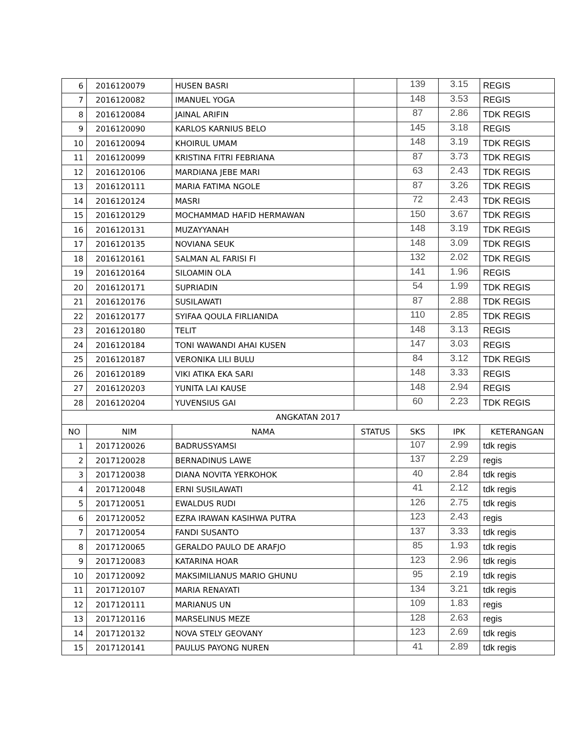| 6 | 2016120079 | HUSEN BASRI | | 139 | 3.15 | REGIS |
| 7 | 2016120082 | IMANUEL YOGA | | 148 | 3.53 | REGIS |
| 8 | 2016120084 | JAINAL ARIFIN | | 87 | 2.86 | TDK REGIS |
| 9 | 2016120090 | KARLOS KARNIUS BELO | | 145 | 3.18 | REGIS |
| 10 | 2016120094 | KHOIRUL UMAM | | 148 | 3.19 | TDK REGIS |
| 11 | 2016120099 | KRISTINA FITRI FEBRIANA | | 87 | 3.73 | TDK REGIS |
| 12 | 2016120106 | MARDIANA JEBE MARI | | 63 | 2.43 | TDK REGIS |
| 13 | 2016120111 | MARIA FATIMA NGOLE | | 87 | 3.26 | TDK REGIS |
| 14 | 2016120124 | MASRI | | 72 | 2.43 | TDK REGIS |
| 15 | 2016120129 | MOCHAMMAD HAFID HERMAWAN | | 150 | 3.67 | TDK REGIS |
| 16 | 2016120131 | MUZAYYANAH | | 148 | 3.19 | TDK REGIS |
| 17 | 2016120135 | NOVIANA SEUK | | 148 | 3.09 | TDK REGIS |
| 18 | 2016120161 | SALMAN AL FARISI FI | | 132 | 2.02 | TDK REGIS |
| 19 | 2016120164 | SILOAMIN OLA | | 141 | 1.96 | REGIS |
| 20 | 2016120171 | SUPRIADIN | | 54 | 1.99 | TDK REGIS |
| 21 | 2016120176 | SUSILAWATI | | 87 | 2.88 | TDK REGIS |
| 22 | 2016120177 | SYIFAA QOULA FIRLIANIDA | | 110 | 2.85 | TDK REGIS |
| 23 | 2016120180 | TELIT | | 148 | 3.13 | REGIS |
| 24 | 2016120184 | TONI WAWANDI AHAI KUSEN | | 147 | 3.03 | REGIS |
| 25 | 2016120187 | VERONIKA LILI BULU | | 84 | 3.12 | TDK REGIS |
| 26 | 2016120189 | VIKI ATIKA EKA SARI | | 148 | 3.33 | REGIS |
| 27 | 2016120203 | YUNITA LAI KAUSE | | 148 | 2.94 | REGIS |
| 28 | 2016120204 | YUVENSIUS GAI | | 60 | 2.23 | TDK REGIS |
| ANGKATAN 2017 | | | | | | |
| NO | NIM | NAMA | STATUS | SKS | IPK | KETERANGAN |
| 1 | 2017120026 | BADRUSSYAMSI | | 107 | 2.99 | tdk regis |
| 2 | 2017120028 | BERNADINUS LAWE | | 137 | 2.29 | regis |
| 3 | 2017120038 | DIANA NOVITA YERKOHOK | | 40 | 2.84 | tdk regis |
| 4 | 2017120048 | ERNI SUSILAWATI | | 41 | 2.12 | tdk regis |
| 5 | 2017120051 | EWALDUS RUDI | | 126 | 2.75 | tdk regis |
| 6 | 2017120052 | EZRA IRAWAN KASIHWA PUTRA | | 123 | 2.43 | regis |
| 7 | 2017120054 | FANDI SUSANTO | | 137 | 3.33 | tdk regis |
| 8 | 2017120065 | GERALDO PAULO DE ARAFJO | | 85 | 1.93 | tdk regis |
| 9 | 2017120083 | KATARINA HOAR | | 123 | 2.96 | tdk regis |
| 10 | 2017120092 | MAKSIMILIANUS MARIO GHUNU | | 95 | 2.19 | tdk regis |
| 11 | 2017120107 | MARIA RENAYATI | | 134 | 3.21 | tdk regis |
| 12 | 2017120111 | MARIANUS UN | | 109 | 1.83 | regis |
| 13 | 2017120116 | MARSELINUS MEZE | | 128 | 2.63 | regis |
| 14 | 2017120132 | NOVA STELY GEOVANY | | 123 | 2.69 | tdk regis |
| 15 | 2017120141 | PAULUS PAYONG NUREN | | 41 | 2.89 | tdk regis |